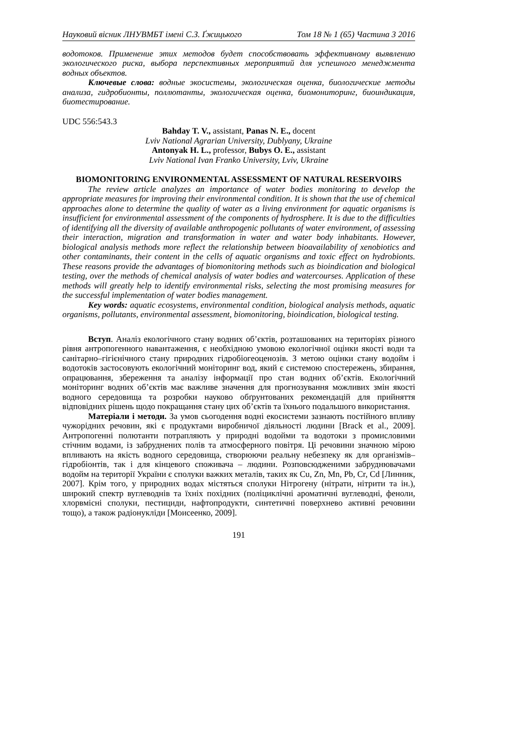Науковий вісник ЛНУВМБТ імені С.З. Ґжицького Том 18 № 1 (65) Частина 3 2016
водотоков. Применение этих методов будет способствовать эффективному выявлению экологического риска, выбора перспективных мероприятий для успешного менеджмента водных объектов.
Ключевые слова: водные экосистемы, экологическая оценка, биологические методы анализа, гидробионты, поллютанты, экологическая оценка, биомониторинг, биоиндикация, биотестирование.
UDC 556:543.3
Bahday T. V., assistant, Panas N. E., docent
Lviv National Agrarian University, Dublyany, Ukraine
Antonyak H. L., professor, Bubys O. E., assistant
Lviv National Ivan Franko University, Lviv, Ukraine
BIOMONITORING ENVIRONMENTAL ASSESSMENT OF NATURAL RESERVOIRS
The review article analyzes an importance of water bodies monitoring to develop the appropriate measures for improving their environmental condition. It is shown that the use of chemical approaches alone to determine the quality of water as a living environment for aquatic organisms is insufficient for environmental assessment of the components of hydrosphere. It is due to the difficulties of identifying all the diversity of available anthropogenic pollutants of water environment, of assessing their interaction, migration and transformation in water and water body inhabitants. However, biological analysis methods more reflect the relationship between bioavailability of xenobiotics and other contaminants, their content in the cells of aquatic organisms and toxic effect on hydrobionts. These reasons provide the advantages of biomonitoring methods such as bioindication and biological testing, over the methods of chemical analysis of water bodies and watercourses. Application of these methods will greatly help to identify environmental risks, selecting the most promising measures for the successful implementation of water bodies management.
Key words: aquatic ecosystems, environmental condition, biological analysis methods, aquatic organisms, pollutants, environmental assessment, biomonitoring, bioindication, biological testing.
Вступ. Аналіз екологічного стану водних об’єктів, розташованих на територіях різного рівня антропогенного навантаження, є необхідною умовою екологічної оцінки якості води та санітарно–гігієнічного стану природних гідробіогеоценозів. З метою оцінки стану водойм і водотоків застосовують екологічний моніторинг вод, який є системою спостережень, збирання, опрацювання, збереження та аналізу інформації про стан водних об’єктів. Екологічний моніторинг водних об’єктів має важливе значення для прогнозування можливих змін якості водного середовища та розробки науково обґрунтованих рекомендацій для прийняття відповідних рішень щодо покращання стану цих об’єктів та їхнього подальшого використання.
Матеріали і методи. За умов сьогодення водні екосистеми зазнають постійного впливу чужорідних речовин, які є продуктами виробничої діяльності людини [Brack et al., 2009]. Антропогенні полютанти потрапляють у природні водойми та водотоки з промисловими стічним водами, із забруднених полів та атмосферного повітря. Ці речовини значною мірою впливають на якість водного середовища, створюючи реальну небезпеку як для організмів–гідробіонтів, так і для кінцевого споживача – людини. Розповсюдженими забруднювачами водойм на території України є сполуки важких металів, таких як Cu, Zn, Mn, Pb, Cr, Cd [Линник, 2007]. Крім того, у природних водах містяться сполуки Нітрогену (нітрати, нітрити та ін.), широкий спектр вуглеводнів та їхніх похідних (поліциклічні ароматичні вуглеводні, феноли, хлорвмісні сполуки, пестициди, нафтопродукти, синтетичні поверхнево активні речовини тощо), а також радіонукліди [Моисеенко, 2009].
191